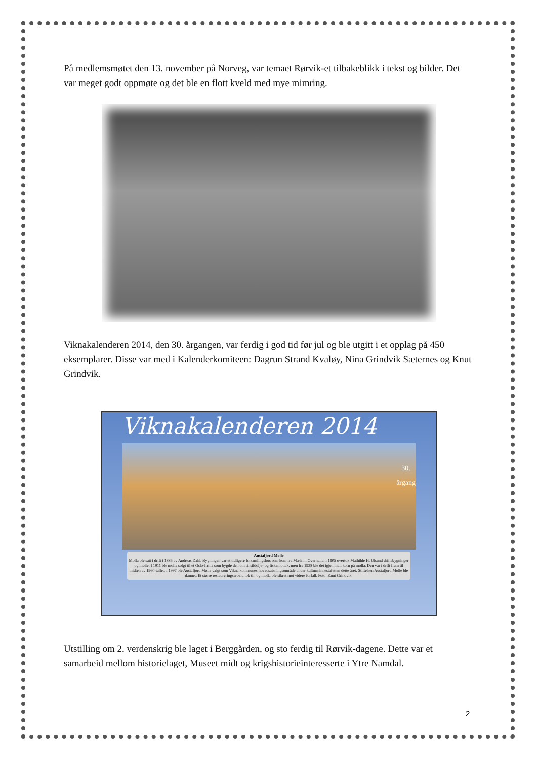På medlemsmøtet den 13. november på Norveg, var temaet Rørvik-et tilbakeblikk i tekst og bilder. Det var meget godt oppmøte og det ble en flott kveld med mye mimring.
Viknakalenderen 2014, den 30. årgangen, var ferdig i god tid før jul og ble utgitt i et opplag på 450 eksemplarer. Disse var med i Kalenderkomiteen: Dagrun Strand Kvaløy, Nina Grindvik Sæternes og Knut Grindvik.
Viknakalenderen 2014
30.
årgang
Austafjord Mølle
Molla ble satt i drift i 1885 av Andreas Dahl. Bygningen var et tidligere forsamlingshus som kom fra Mælen i Overhalla. I 1905 overtok Mathilde H. Ulsund driftsbygninger og mølle. I 1911 ble molla solgt til et Oslo-firma som bygde den om til sildolje- og fiskemottak, men fra 1938 ble det igjen malt korn på molla. Den var i drift fram til midten av 1960-tallet. I 1997 ble Austafjord Mølle valgt som Vikna kommunes hovedsatsningsområde under kulturminnestafetten dette året. Stiftelsen Austafjord Mølle ble dannet. Et større restaureringsarbeid tok til, og molla ble sikret mot videre forfall. Foto: Knut Grindvik.
Utstilling om 2. verdenskrig ble laget i Berggården, og sto ferdig til Rørvik-dagene. Dette var et samarbeid mellom historielaget, Museet midt og krigshistorieinteresserte i Ytre Namdal.
2